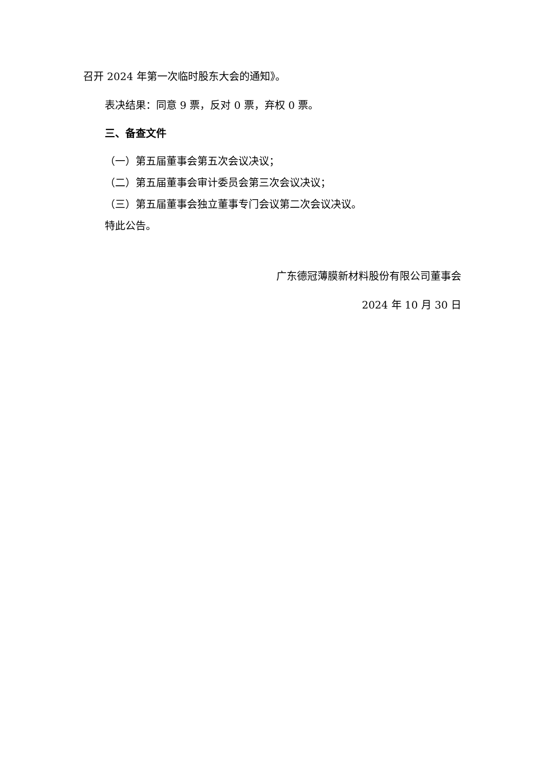召开 2024 年第一次临时股东大会的通知》。
表决结果：同意 9 票，反对 0 票，弃权 0 票。
三、备查文件
（一）第五届董事会第五次会议决议；
（二）第五届董事会审计委员会第三次会议决议；
（三）第五届董事会独立董事专门会议第二次会议决议。
特此公告。
广东德冠薄膜新材料股份有限公司董事会
2024 年 10 月 30 日